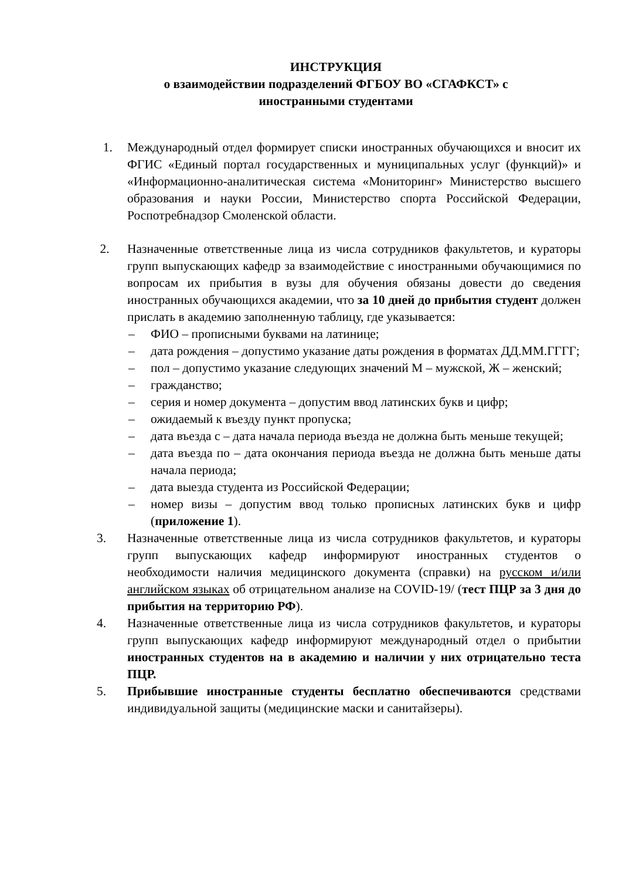ИНСТРУКЦИЯ
о взаимодействии подразделений ФГБОУ ВО «СГАФКСТ» с
иностранными студентами
1. Международный отдел формирует списки иностранных обучающихся и вносит их ФГИС «Единый портал государственных и муниципальных услуг (функций)» и «Информационно-аналитическая система «Мониторинг» Министерство высшего образования и науки России, Министерство спорта Российской Федерации, Роспотребнадзор Смоленской области.
2. Назначенные ответственные лица из числа сотрудников факультетов, и кураторы групп выпускающих кафедр за взаимодействие с иностранными обучающимися по вопросам их прибытия в вузы для обучения обязаны довести до сведения иностранных обучающихся академии, что за 10 дней до прибытия студент должен прислать в академию заполненную таблицу, где указывается:
– ФИО – прописными буквами на латинице;
– дата рождения – допустимо указание даты рождения в форматах ДД.ММ.ГГГГ;
– пол – допустимо указание следующих значений М – мужской, Ж – женский;
– гражданство;
– серия и номер документа – допустим ввод латинских букв и цифр;
– ожидаемый к въезду пункт пропуска;
– дата въезда с – дата начала периода въезда не должна быть меньше текущей;
– дата въезда по – дата окончания периода въезда не должна быть меньше даты начала периода;
– дата выезда студента из Российской Федерации;
– номер визы – допустим ввод только прописных латинских букв и цифр (приложение 1).
3. Назначенные ответственные лица из числа сотрудников факультетов, и кураторы групп выпускающих кафедр информируют иностранных студентов о необходимости наличия медицинского документа (справки) на русском и/или английском языках об отрицательном анализе на COVID-19/ (тест ПЦР за 3 дня до прибытия на территорию РФ).
4. Назначенные ответственные лица из числа сотрудников факультетов, и кураторы групп выпускающих кафедр информируют международный отдел о прибытии иностранных студентов на в академию и наличии у них отрицательно теста ПЦР.
5. Прибывшие иностранные студенты бесплатно обеспечиваются средствами индивидуальной защиты (медицинские маски и санитайзеры).